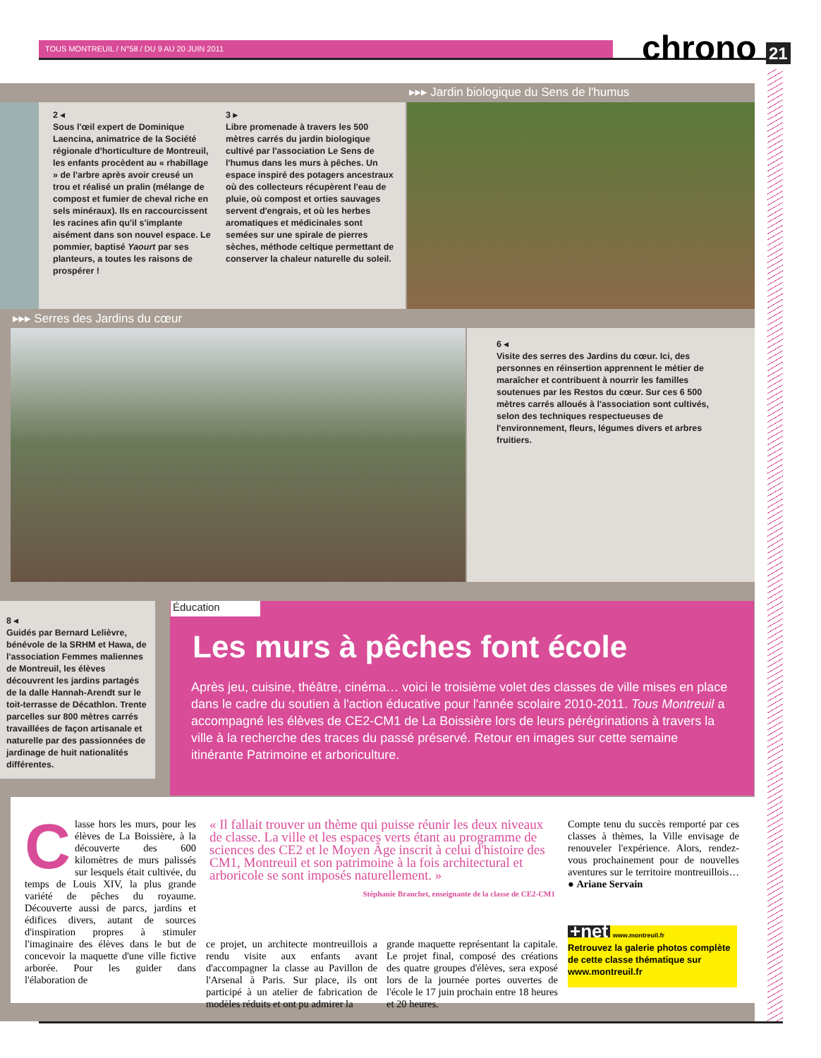TOUS MONTREUIL / N°58 / DU 9 AU 20 JUIN 2011 chrono 21
▸▸▸ Jardin biologique du Sens de l'humus
2 ◂
Sous l'œil expert de Dominique Laencina, animatrice de la Société régionale d'horticulture de Montreuil, les enfants procèdent au « rhabillage » de l'arbre après avoir creusé un trou et réalisé un pralin (mélange de compost et fumier de cheval riche en sels minéraux). Ils en raccourcissent les racines afin qu'il s'implante aisément dans son nouvel espace. Le pommier, baptisé Yaourt par ses planteurs, a toutes les raisons de prospérer !
3 ▸
Libre promenade à travers les 500 mètres carrés du jardin biologique cultivé par l'association Le Sens de l'humus dans les murs à pêches. Un espace inspiré des potagers ancestraux où des collecteurs récupèrent l'eau de pluie, où compost et orties sauvages servent d'engrais, et où les herbes aromatiques et médicinales sont semées sur une spirale de pierres sèches, méthode celtique permettant de conserver la chaleur naturelle du soleil.
▸▸▸ Serres des Jardins du cœur
6 ◂
Visite des serres des Jardins du cœur. Ici, des personnes en réinsertion apprennent le métier de maraîcher et contribuent à nourrir les familles soutenues par les Restos du cœur. Sur ces 6 500 mètres carrés alloués à l'association sont cultivés, selon des techniques respectueuses de l'environnement, fleurs, légumes divers et arbres fruitiers.
8 ◂
Guidés par Bernard Lelièvre, bénévole de la SRHM et Hawa, de l'association Femmes maliennes de Montreuil, les élèves découvrent les jardins partagés de la dalle Hannah-Arendt sur le toit-terrasse de Décathlon. Trente parcelles sur 800 mètres carrés travaillées de façon artisanale et naturelle par des passionnées de jardinage de huit nationalités différentes.
Les murs à pêches font école
Après jeu, cuisine, théâtre, cinéma… voici le troisième volet des classes de ville mises en place dans le cadre du soutien à l'action éducative pour l'année scolaire 2010-2011. Tous Montreuil a accompagné les élèves de CE2-CM1 de La Boissière lors de leurs pérégrinations à travers la ville à la recherche des traces du passé préservé. Retour en images sur cette semaine itinérante Patrimoine et arboriculture.
Éducation
Classe hors les murs, pour les élèves de La Boissière, à la découverte des 600 kilomètres de murs palissés sur lesquels était cultivée, du temps de Louis XIV, la plus grande variété de pêches du royaume. Découverte aussi de parcs, jardins et édifices divers, autant de sources d'inspiration propres à stimuler l'imaginaire des élèves dans le but de concevoir la maquette d'une ville fictive arborée. Pour les guider dans l'élaboration de
« Il fallait trouver un thème qui puisse réunir les deux niveaux de classe. La ville et les espaces verts étant au programme de sciences des CE2 et le Moyen Âge inscrit à celui d'histoire des CM1, Montreuil et son patrimoine à la fois architectural et arboricole se sont imposés naturellement. »
Stéphanie Branchet, enseignante de la classe de CE2-CM1
ce projet, un architecte montreuillois a rendu visite aux enfants avant d'accompagner la classe au Pavillon de l'Arsenal à Paris. Sur place, ils ont participé à un atelier de fabrication de modèles réduits et ont pu admirer la
grande maquette représentant la capitale. Le projet final, composé des créations des quatre groupes d'élèves, sera exposé lors de la journée portes ouvertes de l'école le 17 juin prochain entre 18 heures et 20 heures.
Compte tenu du succès remporté par ces classes à thèmes, la Ville envisage de renouveler l'expérience. Alors, rendez-vous prochainement pour de nouvelles aventures sur le territoire montreuillois… ● Ariane Servain
+net
www.montreuil.fr
Retrouvez la galerie photos complète de cette classe thématique sur www.montreuil.fr